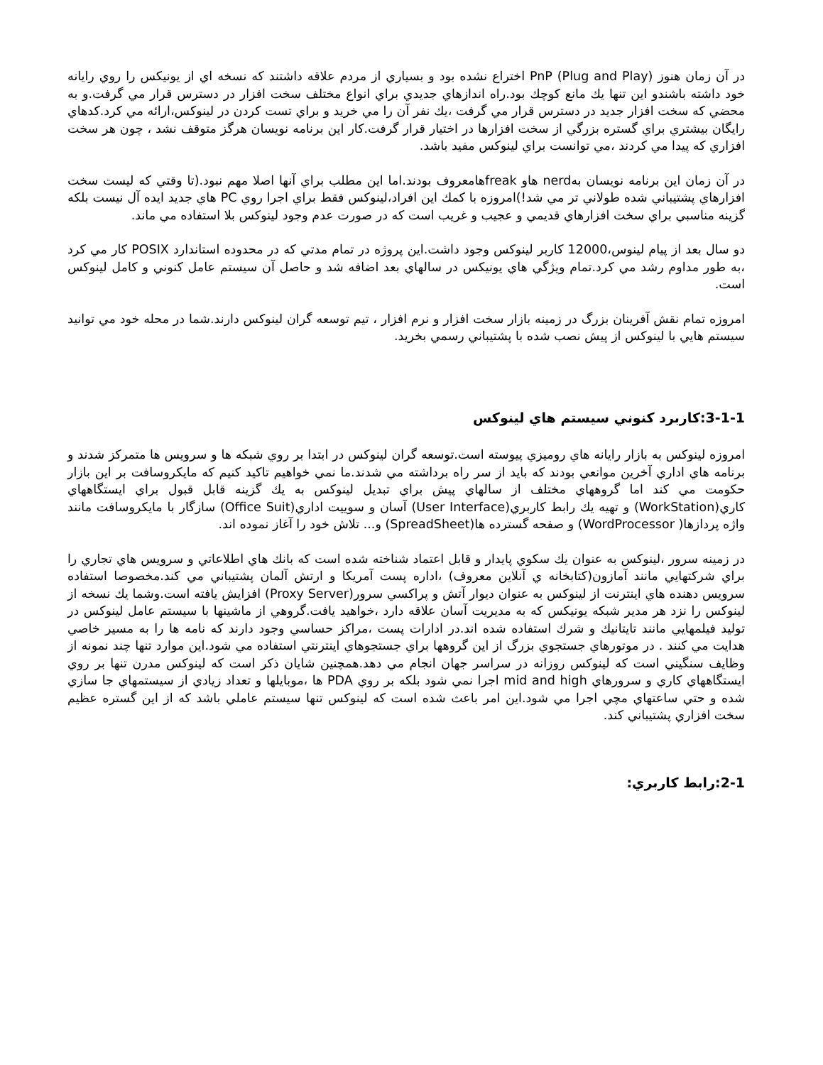در آن زمان هنوز PnP (Plug and Play) اختراع نشده بود و بسياري از مردم علاقه داشتند كه نسخه اي از يونيكس را روي رايانه خود داشته باشندو اين تنها يك مانع كوچك بود.راه اندازهاي جديدي براي انواع مختلف سخت افزار در دسترس قرار مي گرفت.و به محضي كه سخت افزار جديد در دسترس قرار مي گرفت ،يك نفر آن را مي خريد و براي تست كردن در لينوكس،ارائه مي كرد.كدهاي رايگان بيشتري براي گستره بزرگي از سخت افزارها در اختيار قرار گرفت.كار اين برنامه نويسان هرگز متوقف نشد ، چون هر سخت افزاري كه پيدا مي كردند ،مي توانست براي لينوكس مفيد باشد.
در آن زمان اين برنامه نويسان بهnerd هاو freakهامعروف بودند.اما اين مطلب براي آنها اصلا مهم نبود.(تا وقتي كه ليست سخت افزارهاي پشتيباني شده طولاني تر مي شد!)امروزه با كمك اين افراد،لينوكس فقط براي اجرا روي PC هاي جديد ايده آل نيست بلكه گزينه مناسبي براي سخت افزارهاي قديمي و عجيب و غريب است كه در صورت عدم وجود لينوكس بلا استفاده مي ماند.
دو سال بعد از پيام لينوس،12000 كاربر لينوكس وجود داشت.اين پروژه در تمام مدتي كه در محدوده استاندارد POSIX كار مي كرد ،به طور مداوم رشد مي كرد.تمام ويژگي هاي يونيكس در سالهاي بعد اضافه شد و حاصل آن سيستم عامل كنوني و كامل لينوكس است.
امروزه تمام نقش آفرينان بزرگ در زمينه بازار سخت افزار و نرم افزار ، تيم توسعه گران لينوكس دارند.شما در محله خود مي توانيد سيستم هايي با لينوكس از پيش نصب شده با پشتيباني رسمي بخريد.
3-1-1:كاربرد كنوني سيستم هاي لينوكس
امروزه لينوكس به بازار رايانه هاي روميزي پيوسته است.توسعه گران لينوكس در ابتدا بر روي شبكه ها و سرويس ها متمركز شدند و برنامه هاي اداري آخرين موانعي بودند كه بايد از سر راه برداشته مي شدند.ما نمي خواهيم تاكيد كنيم كه مايكروسافت بر اين بازار حكومت مي كند اما گروههاي مختلف از سالهاي پيش براي تبديل لينوكس به يك گزينه قابل قبول براي ايستگاههاي كاري(WorkStation) و تهيه يك رابط كاربري(User Interface) آسان و سوييت اداري(Office Suit) سازگار با مايكروسافت مانند واژه پردازها( WordProcessor) و صفحه گسترده ها(SpreadSheet) و... تلاش خود را آغاز نموده اند.
در زمينه سرور ،لينوكس به عنوان يك سكوي پايدار و قابل اعتماد شناخته شده است كه بانك هاي اطلاعاتي و سرويس هاي تجاري را براي شركتهايي مانند آمازون(كتابخانه ي آنلاين معروف) ،اداره پست آمريكا و ارتش آلمان پشتيباني مي كند.مخصوصا استفاده سرويس دهنده هاي اينترنت از لينوكس به عنوان ديوار آتش و پراكسي سرور(Proxy Server) افزايش يافته است.وشما يك نسخه از لينوكس را نزد هر مدير شبكه يونيكس كه به مديريت آسان علاقه دارد ،خواهيد يافت.گروهي از ماشينها با سيستم عامل لينوكس در توليد فيلمهايي مانند تايتانيك و شرك استفاده شده اند.در ادارات پست ،مراكز حساسي وجود دارند كه نامه ها را به مسير خاصي هدايت مي كنند . در موتورهاي جستجوي بزرگ از اين گروهها براي جستجوهاي اينترنتي استفاده مي شود.اين موارد تنها چند نمونه از وظايف سنگيني است كه لينوكس روزانه در سراسر جهان انجام مي دهد.همچنين شايان ذكر است كه لينوكس مدرن تنها بر روي ايستگاههاي كاري و سرورهاي mid and high اجرا نمي شود بلكه بر روي PDA ها ،موبايلها و تعداد زيادي از سيستمهاي جا سازي شده و حتي ساعتهاي مچي اجرا مي شود.اين امر باعث شده است كه لينوكس تنها سيستم عاملي باشد كه از اين گستره عظيم سخت افزاري پشتيباني كند.
2-1:رابط كاربري: